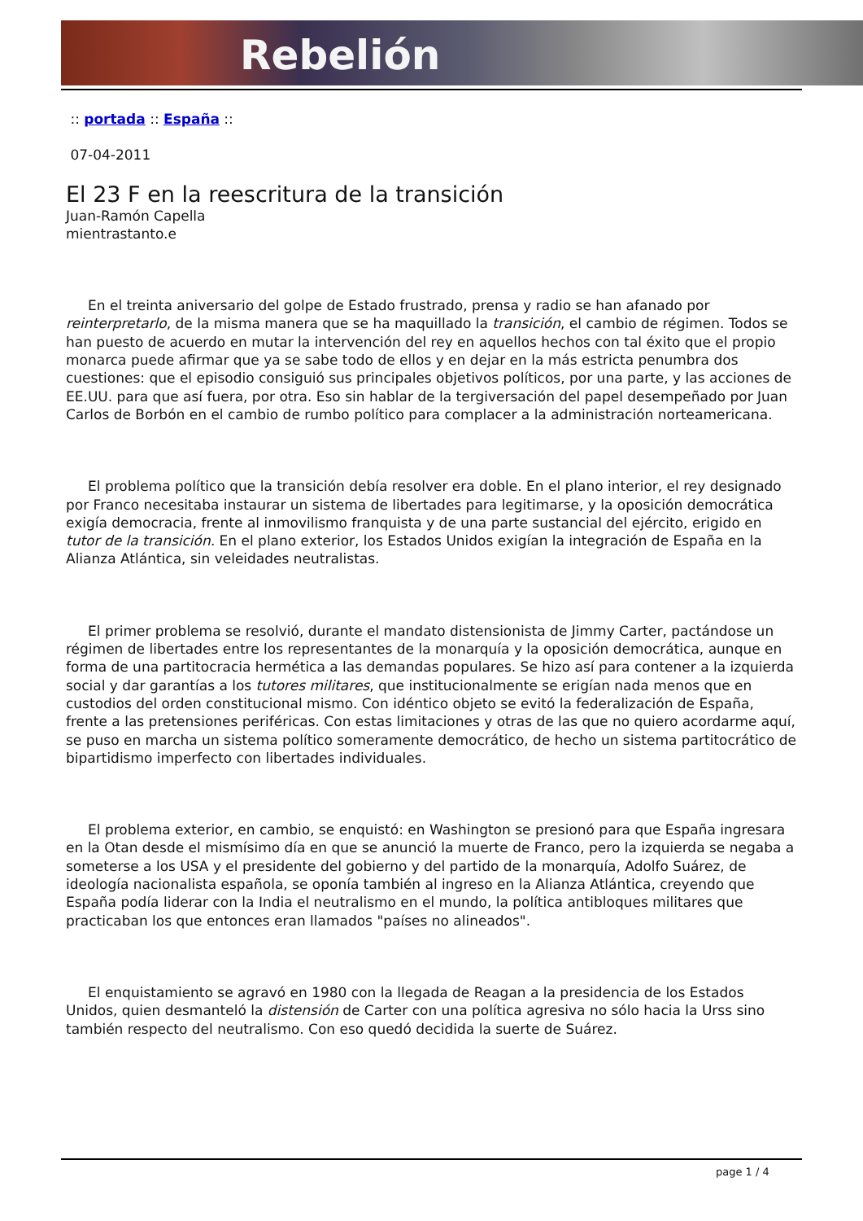Rebelión
:: portada :: España ::
07-04-2011
El 23 F en la reescritura de la transición
Juan-Ramón Capella
mientrastanto.e
En el treinta aniversario del golpe de Estado frustrado, prensa y radio se han afanado por reinterpretarlo, de la misma manera que se ha maquillado la transición, el cambio de régimen. Todos se han puesto de acuerdo en mutar la intervención del rey en aquellos hechos con tal éxito que el propio monarca puede afirmar que ya se sabe todo de ellos y en dejar en la más estricta penumbra dos cuestiones: que el episodio consiguió sus principales objetivos políticos, por una parte, y las acciones de EE.UU. para que así fuera, por otra. Eso sin hablar de la tergiversación del papel desempeñado por Juan Carlos de Borbón en el cambio de rumbo político para complacer a la administración norteamericana.
El problema político que la transición debía resolver era doble. En el plano interior, el rey designado por Franco necesitaba instaurar un sistema de libertades para legitimarse, y la oposición democrática exigía democracia, frente al inmovilismo franquista y de una parte sustancial del ejército, erigido en tutor de la transición. En el plano exterior, los Estados Unidos exigían la integración de España en la Alianza Atlántica, sin veleidades neutralistas.
El primer problema se resolvió, durante el mandato distensionista de Jimmy Carter, pactándose un régimen de libertades entre los representantes de la monarquía y la oposición democrática, aunque en forma de una partitocracia hermética a las demandas populares. Se hizo así para contener a la izquierda social y dar garantías a los tutores militares, que institucionalmente se erigían nada menos que en custodios del orden constitucional mismo. Con idéntico objeto se evitó la federalización de España, frente a las pretensiones periféricas. Con estas limitaciones y otras de las que no quiero acordarme aquí, se puso en marcha un sistema político someramente democrático, de hecho un sistema partitocrático de bipartidismo imperfecto con libertades individuales.
El problema exterior, en cambio, se enquistó: en Washington se presionó para que España ingresara en la Otan desde el mismísimo día en que se anunció la muerte de Franco, pero la izquierda se negaba a someterse a los USA y el presidente del gobierno y del partido de la monarquía, Adolfo Suárez, de ideología nacionalista española, se oponía también al ingreso en la Alianza Atlántica, creyendo que España podía liderar con la India el neutralismo en el mundo, la política antibloques militares que practicaban los que entonces eran llamados "países no alineados".
El enquistamiento se agravó en 1980 con la llegada de Reagan a la presidencia de los Estados Unidos, quien desmanteló la distensión de Carter con una política agresiva no sólo hacia la Urss sino también respecto del neutralismo. Con eso quedó decidida la suerte de Suárez.
page 1 / 4